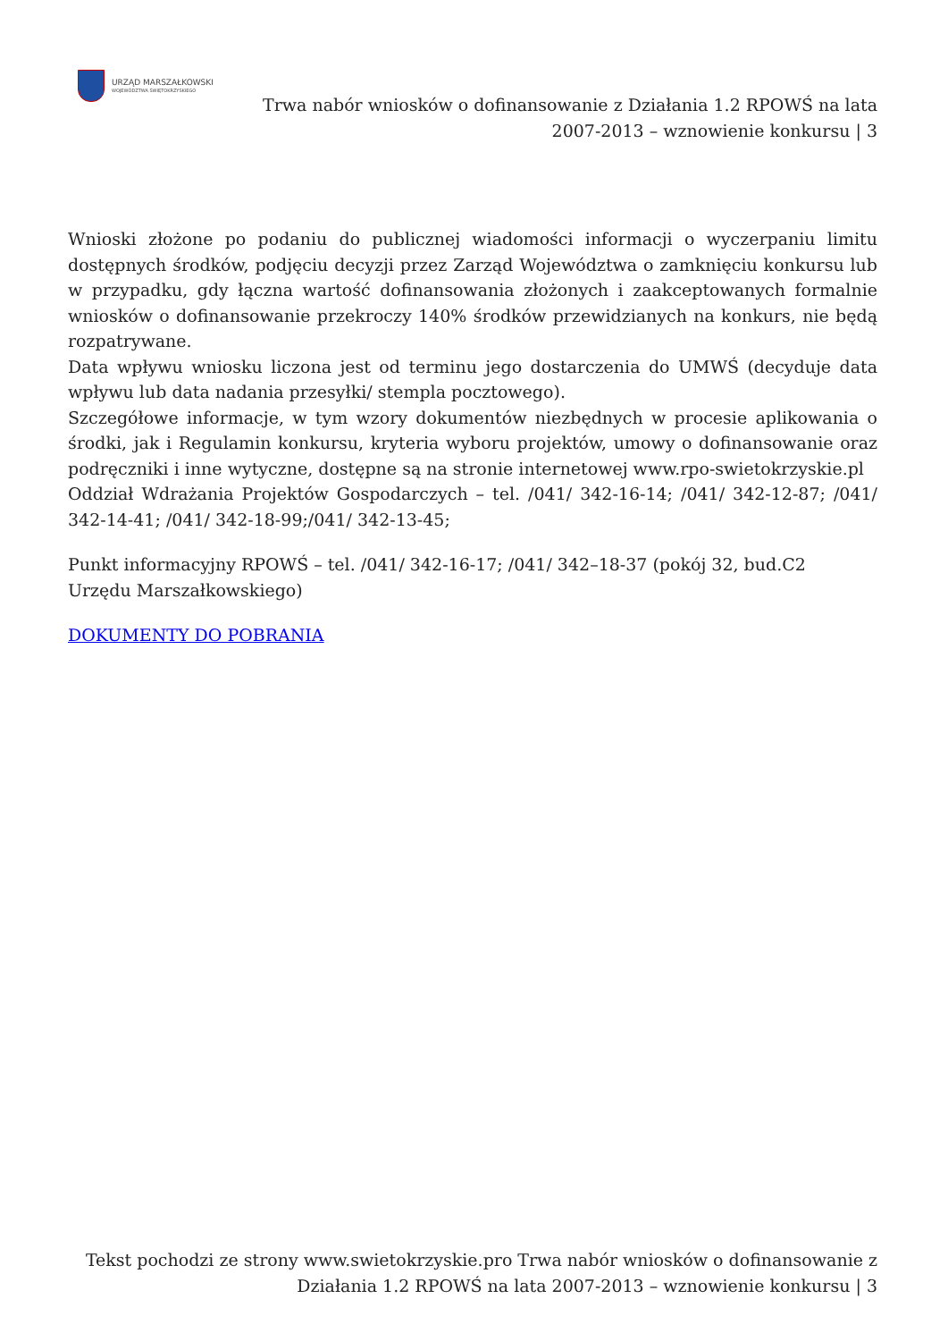URZĄD MARSZAŁKOWSKI
WOJEWÓDZTWA ŚWIĘTOKRZYSKIEGO
Trwa nabór wniosków o dofinansowanie z Działania 1.2 RPOWŚ na lata 2007-2013 – wznowienie konkursu | 3
Wnioski złożone po podaniu do publicznej wiadomości informacji o wyczerpaniu limitu dostępnych środków, podjęciu decyzji przez Zarząd Województwa o zamknięciu konkursu lub w przypadku, gdy łączna wartość dofinansowania złożonych i zaakceptowanych formalnie wniosków o dofinansowanie przekroczy 140% środków przewidzianych na konkurs, nie będą rozpatrywane.
Data wpływu wniosku liczona jest od terminu jego dostarczenia do UMWŚ (decyduje data wpływu lub data nadania przesyłki/ stempla pocztowego).
Szczegółowe informacje, w tym wzory dokumentów niezbędnych w procesie aplikowania o środki, jak i Regulamin konkursu, kryteria wyboru projektów, umowy o dofinansowanie oraz podręczniki i inne wytyczne, dostępne są na stronie internetowej www.rpo-swietokrzyskie.pl
Oddział Wdrażania Projektów Gospodarczych – tel. /041/ 342-16-14; /041/ 342-12-87; /041/ 342-14-41; /041/ 342-18-99;/041/ 342-13-45;
Punkt informacyjny RPOWŚ – tel. /041/ 342-16-17; /041/ 342–18-37 (pokój 32, bud.C2
Urzędu Marszałkowskiego)
DOKUMENTY DO POBRANIA
Tekst pochodzi ze strony www.swietokrzyskie.pro Trwa nabór wniosków o dofinansowanie z Działania 1.2 RPOWŚ na lata 2007-2013 – wznowienie konkursu | 3